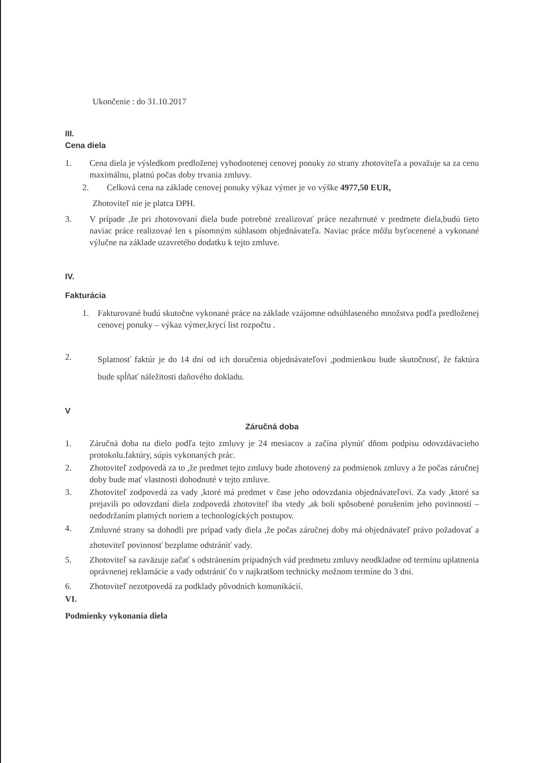Ukončenie : do 31.10.2017
III.
Cena diela
1. Cena diela je výsledkom predloženej vyhodnotenej cenovej ponuky zo strany zhotoviteľa a považuje sa za cenu maximálnu, platnú počas doby trvania zmluvy.
2. Celková cena na základe cenovej ponuky výkaz výmer je vo výške 4977,50 EUR,
Zhotoviteľ nie je platca DPH.
3. V prípade ,že pri zhotovovaní diela bude potrebné zrealizovať práce nezahrnuté v predmete diela,budú tieto naviac práce realizovaé len s písomným súhlasom objednávateľa. Naviac práce môžu byťocenené a vykonané výlučne na základe uzavretého dodatku k tejto zmluve.
IV.
Fakturácia
1. Fakturované budú skutočne vykonané práce na základe vzájomne odsúhlaseného množstva podľa predloženej cenovej ponuky – výkaz výmer,krycí list rozpočtu .
2. Splatnosť faktúr je do 14 dní od ich doručenia objednávateľovi ,podmienkou bude skutočnosť, že faktúra bude spĺňať náležitosti daňového dokladu.
V
Záručná doba
1. Záručná doba na dielo podľa tejto zmluvy je 24 mesiacov a začína plynúť dňom podpisu odovzdávacieho protokolu.faktúry, súpis vykonaných prác.
2. Zhotoviteľ zodpovedá za to ,že predmet tejto zmluvy bude zhotovený za podmienok zmluvy a že počas záručnej doby bude mať vlastnosti dohodnuté v tejto zmluve.
3. Zhotoviteľ zodpovedá za vady ,ktoré má predmet v čase jeho odovzdania objednávateľovi. Za vady ,ktoré sa prejavili po odovzdaní diela zodpovedá zhotoviteľ iba vtedy ,ak boli spôsobené porušením jeho povinností – nedodržaním platných noriem a technologických postupov.
4. Zmluvné strany sa dohodli pre prípad vady diela ,že počas záručnej doby má objednávateľ právo požadovať a zhotoviteľ povinnosť bezplatne odstrániť vady.
5. Zhotoviteľ sa zaväzuje začať s odstránením prípadných vád predmetu zmluvy neodkladne od termínu uplatnenia oprávnenej reklamácie a vady odstrániť čo v najkratšom technicky možnom termíne do 3 dni.
6. Zhotoviteľ nezotpovedá za podklady pôvodních komunikácií.
VI.
Podmienky vykonania diela